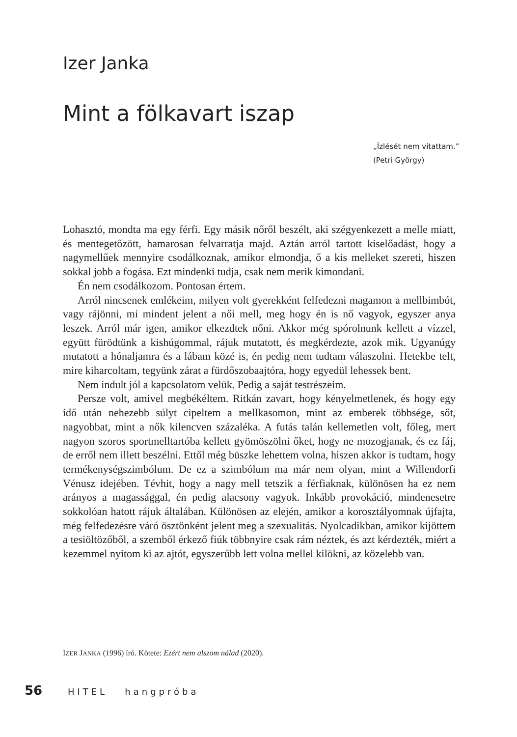Izer Janka
Mint a fölkavart iszap
„Ízlését nem vitattam.”
(Petri György)
Lohasztó, mondta ma egy férfi. Egy másik nőről beszélt, aki szégyenkezett a melle miatt, és mentegetőzött, hamarosan felvarratja majd. Aztán arról tartott kiselőadást, hogy a nagymellűek mennyire csodálkoznak, amikor elmondja, ő a kis melleket szereti, hiszen sokkal jobb a fogása. Ezt mindenki tudja, csak nem merik kimondani.
Én nem csodálkozom. Pontosan értem.
Arról nincsenek emlékeim, milyen volt gyerekként felfedezni magamon a mellbimbót, vagy rájönni, mi mindent jelent a női mell, meg hogy én is nő vagyok, egyszer anya leszek. Arról már igen, amikor elkezdtek nőni. Akkor még spórolnunk kellett a vízzel, együtt fürödtünk a kishúgommal, rájuk mutatott, és megkérdezte, azok mik. Ugyanúgy mutatott a hónaljamra és a lábam közé is, én pedig nem tudtam válaszolni. Hetekbe telt, mire kiharcoltam, tegyünk zárat a fürdőszobaajtóra, hogy egyedül lehessek bent.
Nem indult jól a kapcsolatom velük. Pedig a saját testrészeim.
Persze volt, amivel megbékéltem. Ritkán zavart, hogy kényelmetlenek, és hogy egy idő után nehezebb súlyt cipeltem a mellkasomon, mint az emberek többsége, sőt, nagyobbat, mint a nők kilencven százaléka. A futás talán kellemetlen volt, főleg, mert nagyon szoros sportmelltartóba kellett gyömöszölni őket, hogy ne mozogjanak, és ez fáj, de erről nem illett beszélni. Ettől még büszke lehettem volna, hiszen akkor is tudtam, hogy termékenységszimbólum. De ez a szimbólum ma már nem olyan, mint a Willendorfi Vénusz idejében. Tévhit, hogy a nagy mell tetszik a férfiaknak, különösen ha ez nem arányos a magassággal, én pedig alacsony vagyok. Inkább provokáció, mindenesetre sokkolóan hatott rájuk általában. Különösen az elején, amikor a korosztályomnak újfajta, még felfedezésre váró ösztönként jelent meg a szexualitás. Nyolcadikban, amikor kijöttem a tesiöltözőből, a szemből érkező fiúk többnyire csak rám néztek, és azt kérdezték, miért a kezemmel nyitom ki az ajtót, egyszerűbb lett volna mellel kilökni, az közelebb van.
IZER JANKA (1996) író. Kötete: Ezért nem alszom nálad (2020).
56 HITEL hangpróba